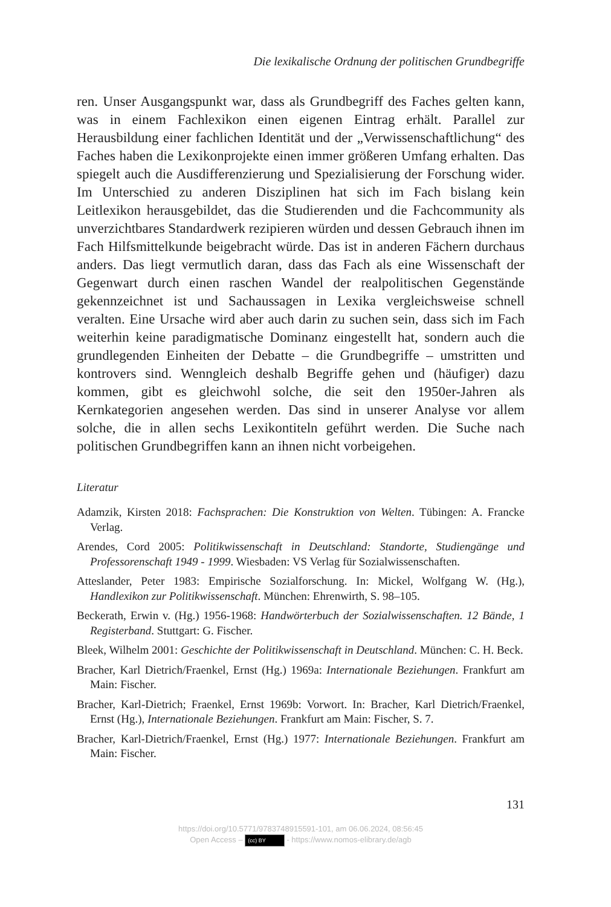Die lexikalische Ordnung der politischen Grundbegriffe
ren. Unser Ausgangspunkt war, dass als Grundbegriff des Faches gelten kann, was in einem Fachlexikon einen eigenen Eintrag erhält. Parallel zur Herausbildung einer fachlichen Identität und der „Verwissenschaftlichung“ des Faches haben die Lexikonprojekte einen immer größeren Umfang erhalten. Das spiegelt auch die Ausdifferenzierung und Spezialisierung der Forschung wider. Im Unterschied zu anderen Disziplinen hat sich im Fach bislang kein Leitlexikon herausgebildet, das die Studierenden und die Fachcommunity als unverzichtbares Standardwerk rezipieren würden und dessen Gebrauch ihnen im Fach Hilfsmittelkunde beigebracht würde. Das ist in anderen Fächern durchaus anders. Das liegt vermutlich daran, dass das Fach als eine Wissenschaft der Gegenwart durch einen raschen Wandel der realpolitischen Gegenstände gekennzeichnet ist und Sachaussagen in Lexika vergleichsweise schnell veralten. Eine Ursache wird aber auch darin zu suchen sein, dass sich im Fach weiterhin keine paradigmatische Dominanz eingestellt hat, sondern auch die grundlegenden Einheiten der Debatte – die Grundbegriffe – umstritten und kontrovers sind. Wenngleich deshalb Begriffe gehen und (häufiger) dazu kommen, gibt es gleichwohl solche, die seit den 1950er-Jahren als Kernkategorien angesehen werden. Das sind in unserer Analyse vor allem solche, die in allen sechs Lexikontiteln geführt werden. Die Suche nach politischen Grundbegriffen kann an ihnen nicht vorbeigehen.
Literatur
Adamzik, Kirsten 2018: Fachsprachen: Die Konstruktion von Welten. Tübingen: A. Francke Verlag.
Arendes, Cord 2005: Politikwissenschaft in Deutschland: Standorte, Studiengänge und Professorenschaft 1949 - 1999. Wiesbaden: VS Verlag für Sozialwissenschaften.
Atteslander, Peter 1983: Empirische Sozialforschung. In: Mickel, Wolfgang W. (Hg.), Handlexikon zur Politikwissenschaft. München: Ehrenwirth, S. 98–105.
Beckerath, Erwin v. (Hg.) 1956-1968: Handwörterbuch der Sozialwissenschaften. 12 Bände, 1 Registerband. Stuttgart: G. Fischer.
Bleek, Wilhelm 2001: Geschichte der Politikwissenschaft in Deutschland. München: C. H. Beck.
Bracher, Karl Dietrich/Fraenkel, Ernst (Hg.) 1969a: Internationale Beziehungen. Frankfurt am Main: Fischer.
Bracher, Karl-Dietrich; Fraenkel, Ernst 1969b: Vorwort. In: Bracher, Karl Dietrich/Fraenkel, Ernst (Hg.), Internationale Beziehungen. Frankfurt am Main: Fischer, S. 7.
Bracher, Karl-Dietrich/Fraenkel, Ernst (Hg.) 1977: Internationale Beziehungen. Frankfurt am Main: Fischer.
131
https://doi.org/10.5771/9783748915591-101, am 06.06.2024, 08:56:45
Open Access – (cc) BY - https://www.nomos-elibrary.de/agb